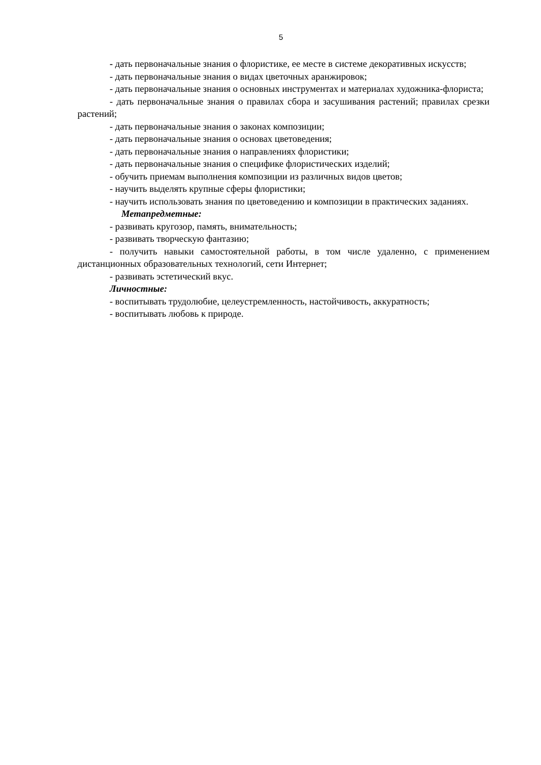5
- дать первоначальные знания о флористике, ее месте в системе декоративных искусств;
- дать первоначальные знания о видах цветочных аранжировок;
- дать первоначальные знания о основных инструментах и материалах художника-флориста;
- дать первоначальные знания о правилах сбора и засушивания растений; правилах срезки растений;
- дать первоначальные знания о законах композиции;
- дать первоначальные знания о основах цветоведения;
- дать первоначальные знания о направлениях флористики;
- дать первоначальные знания о специфике флористических изделий;
- обучить приемам выполнения композиции из различных видов цветов;
- научить выделять крупные сферы флористики;
- научить использовать знания по цветоведению и композиции в практических заданиях.
Метапредметные:
- развивать кругозор, память, внимательность;
- развивать творческую фантазию;
- получить навыки самостоятельной работы, в том числе удаленно, с применением дистанционных образовательных технологий, сети Интернет;
- развивать эстетический вкус.
Личностные:
- воспитывать трудолюбие, целеустремленность, настойчивость, аккуратность;
- воспитывать любовь к природе.